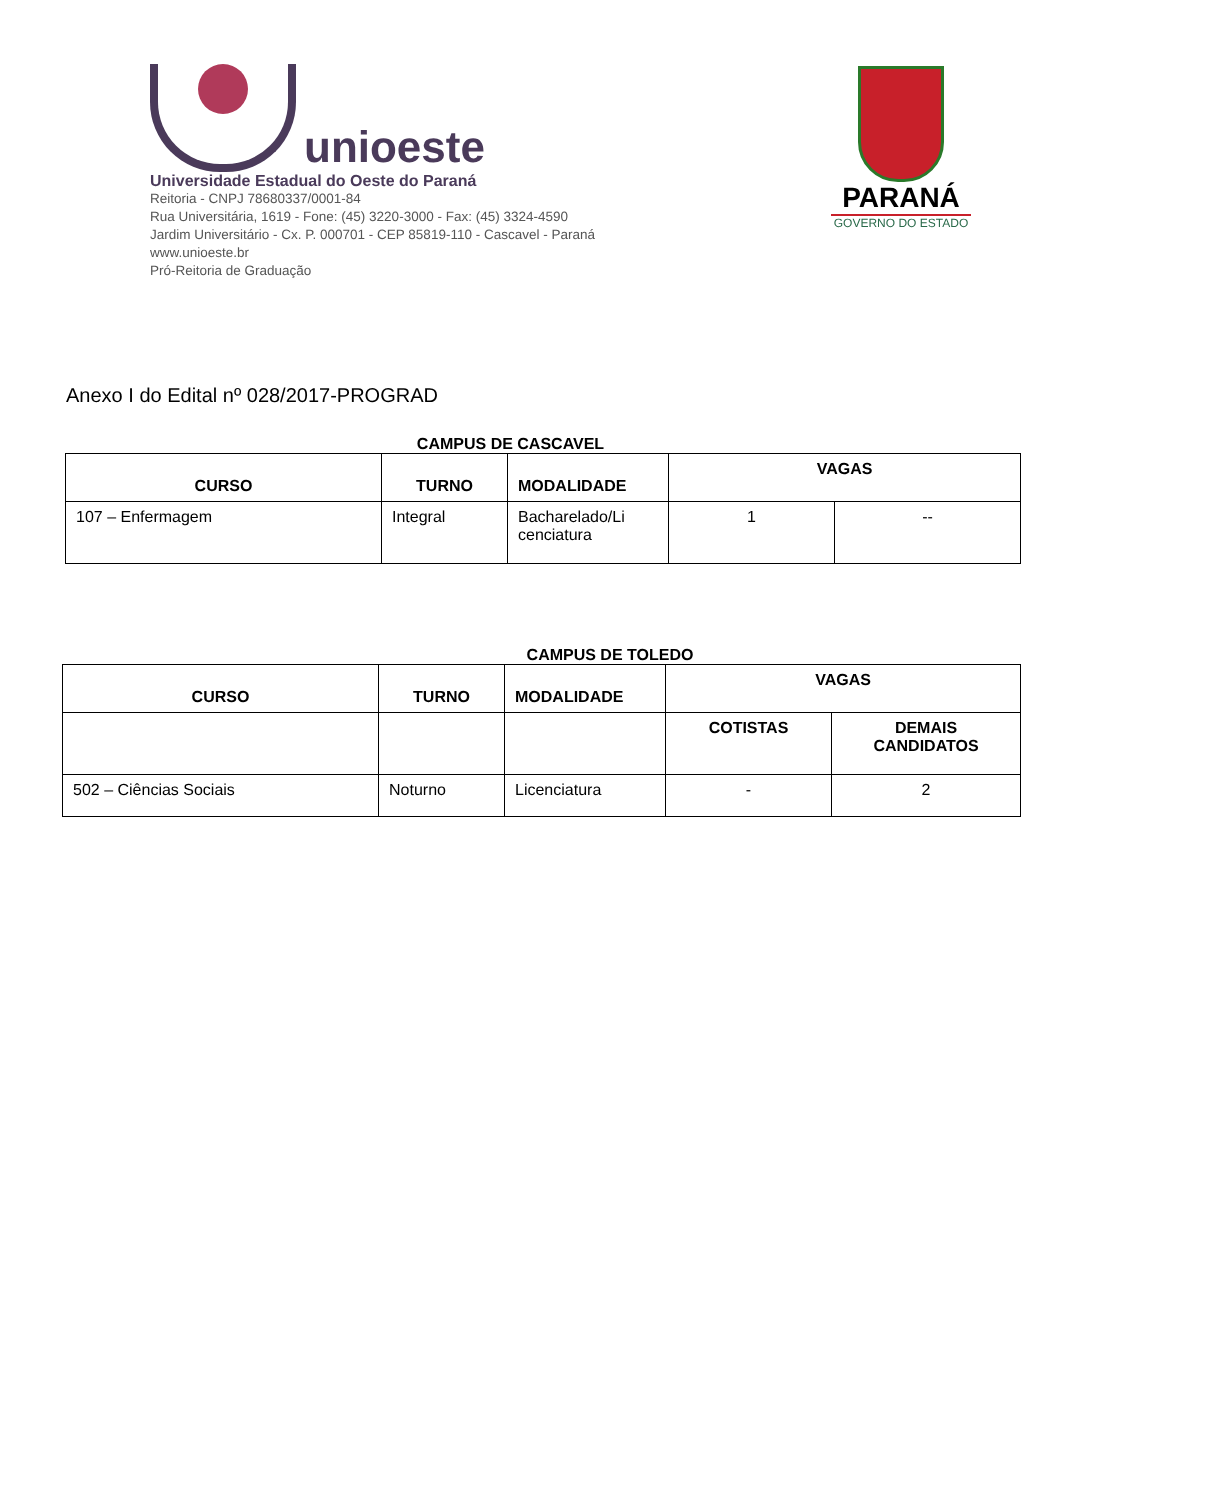unioeste
Universidade Estadual do Oeste do Paraná
Reitoria - CNPJ 78680337/0001-84
Rua Universitária, 1619 - Fone: (45) 3220-3000 - Fax: (45) 3324-4590
Jardim Universitário - Cx. P. 000701 - CEP 85819-110 - Cascavel - Paraná
www.unioeste.br
Pró-Reitoria de Graduação
PARANÁ
GOVERNO DO ESTADO
Anexo I do Edital nº 028/2017-PROGRAD
CAMPUS DE CASCAVEL
| CURSO | TURNO | MODALIDADE | VAGAS | |
| --- | --- | --- | --- | --- |
| 107 – Enfermagem | Integral | Bacharelado/Li cenciatura | 1 | -- |
CAMPUS DE TOLEDO
| CURSO | TURNO | MODALIDADE | VAGAS | |
| --- | --- | --- | --- | --- |
| | | | COTISTAS | DEMAIS CANDIDATOS |
| 502 – Ciências Sociais | Noturno | Licenciatura | - | 2 |